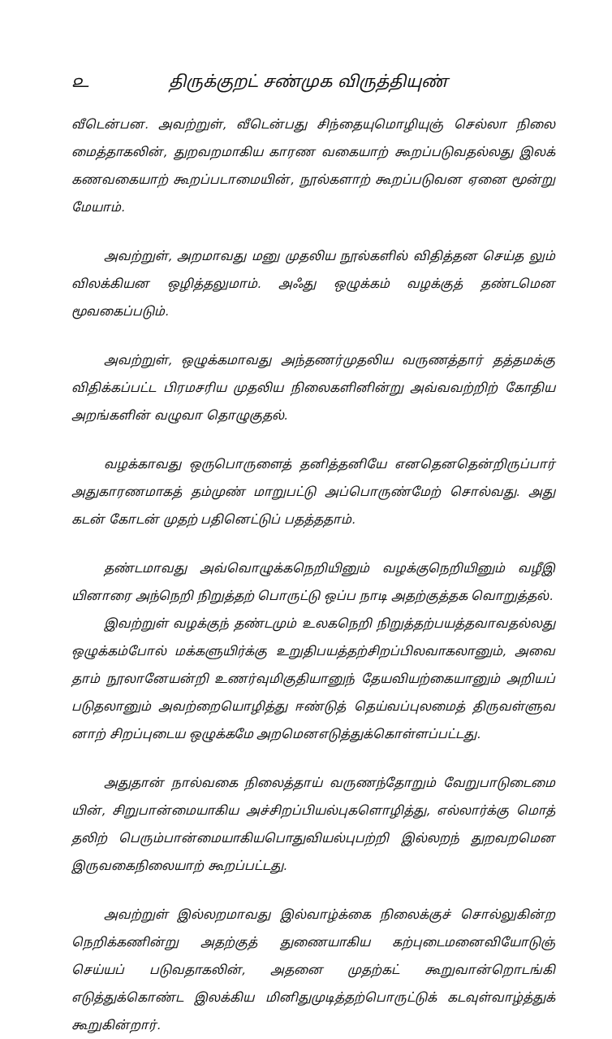௨ திருக்குறட் சண்முக விருத்தியுண்
வீடென்பன. அவற்றுள், வீடென்பது சிந்தையுமொழியுஞ் செல்லா நிலை மைத்தாகலின், துறவறமாகிய காரண வகையாற் கூறப்படுவதல்லது இலக் கணவகையாற் கூறப்படாமையின், நூல்களாற் கூறப்படுவன ஏனை மூன்று மேயாம்.
அவற்றுள், அறமாவது மனு முதலிய நூல்களில் விதித்தன செய்த லும் விலக்கியன ஒழித்தலுமாம். அஃது ஒழுக்கம் வழக்குத் தண்டமென மூவகைப்படும்.
அவற்றுள், ஒழுக்கமாவது அந்தணர்முதலிய வருணத்தார் தத்தமக்கு விதிக்கப்பட்ட பிரமசரிய முதலிய நிலைகளினின்று அவ்வவற்றிற் கோதிய அறங்களின் வழுவா தொழுகுதல்.
வழக்காவது ஒருபொருளைத் தனித்தனியே எனதெனதென்றிருப்பார் அதுகாரணமாகத் தம்முண் மாறுபட்டு அப்பொருண்மேற் சொல்வது. அது கடன் கோடன் முதற் பதினெட்டுப் பதத்ததாம்.
தண்டமாவது அவ்வொழுக்கநெறியினும் வழக்குநெறியினும் வழீஇ யினாரை அந்நெறி நிறுத்தற் பொருட்டு ஒப்ப நாடி அதற்குத்தக வொறுத்தல்.
இவற்றுள் வழக்குந் தண்டமும் உலகநெறி நிறுத்தற்பயத்தவாவதல்லது ஒழுக்கம்போல் மக்களுயிர்க்கு உறுதிபயத்தற்சிறப்பிலவாகலானும், அவை தாம் நூலானேயன்றி உணர்வுமிகுதியானுந் தேயவியற்கையானும் அறியப் படுதலானும் அவற்றையொழித்து ஈண்டுத் தெய்வப்புலமைத் திருவள்ளுவ னாற் சிறப்புடைய ஒழுக்கமே அறமெனஎடுத்துக்கொள்ளப்பட்டது.
அதுதான் நால்வகை நிலைத்தாய் வருணந்தோறும் வேறுபாடுடைமை யின், சிறுபான்மையாகிய அச்சிறப்பியல்புகளொழித்து, எல்லார்க்கு மொத் தலிற் பெரும்பான்மையாகியபொதுவியல்புபற்றி இல்லறந் துறவறமென இருவகைநிலையாற் கூறப்பட்டது.
அவற்றுள் இல்லறமாவது இல்வாழ்க்கை நிலைக்குச் சொல்லுகின்ற நெறிக்கணின்று அதற்குத் துணையாகிய கற்புடைமனைவியோடுஞ் செய்யப் படுவதாகலின், அதனை முதற்கட் கூறுவான்றொடங்கி எடுத்துக்கொண்ட இலக்கிய மினிதுமுடித்தற்பொருட்டுக் கடவுள்வாழ்த்துக் கூறுகின்றார்.